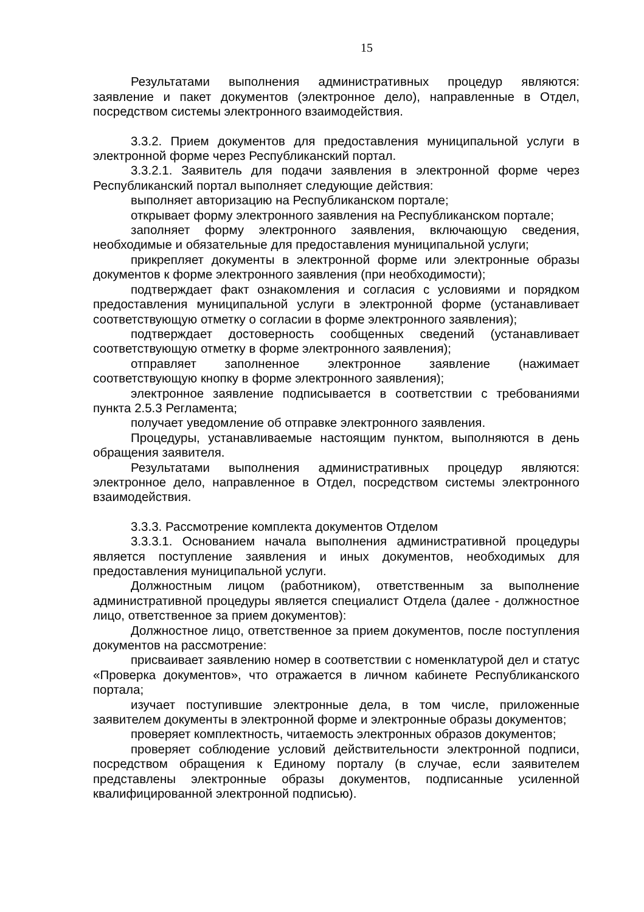15
Результатами выполнения административных процедур являются: заявление и пакет документов (электронное дело), направленные в Отдел, посредством системы электронного взаимодействия.
3.3.2. Прием документов для предоставления муниципальной услуги в электронной форме через Республиканский портал.
3.3.2.1. Заявитель для подачи заявления в электронной форме через Республиканский портал выполняет следующие действия:
выполняет авторизацию на Республиканском портале;
открывает форму электронного заявления на Республиканском портале;
заполняет форму электронного заявления, включающую сведения, необходимые и обязательные для предоставления муниципальной услуги;
прикрепляет документы в электронной форме или электронные образы документов к форме электронного заявления (при необходимости);
подтверждает факт ознакомления и согласия с условиями и порядком предоставления муниципальной услуги в электронной форме (устанавливает соответствующую отметку о согласии в форме электронного заявления);
подтверждает достоверность сообщенных сведений (устанавливает соответствующую отметку в форме электронного заявления);
отправляет заполненное электронное заявление (нажимает соответствующую кнопку в форме электронного заявления);
электронное заявление подписывается в соответствии с требованиями пункта 2.5.3 Регламента;
получает уведомление об отправке электронного заявления.
Процедуры, устанавливаемые настоящим пунктом, выполняются в день обращения заявителя.
Результатами выполнения административных процедур являются: электронное дело, направленное в Отдел, посредством системы электронного взаимодействия.
3.3.3. Рассмотрение комплекта документов Отделом
3.3.3.1. Основанием начала выполнения административной процедуры является поступление заявления и иных документов, необходимых для предоставления муниципальной услуги.
Должностным лицом (работником), ответственным за выполнение административной процедуры является специалист Отдела (далее - должностное лицо, ответственное за прием документов):
Должностное лицо, ответственное за прием документов, после поступления документов на рассмотрение:
присваивает заявлению номер в соответствии с номенклатурой дел и статус «Проверка документов», что отражается в личном кабинете Республиканского портала;
изучает поступившие электронные дела, в том числе, приложенные заявителем документы в электронной форме и электронные образы документов;
проверяет комплектность, читаемость электронных образов документов;
проверяет соблюдение условий действительности электронной подписи, посредством обращения к Единому порталу (в случае, если заявителем представлены электронные образы документов, подписанные усиленной квалифицированной электронной подписью).